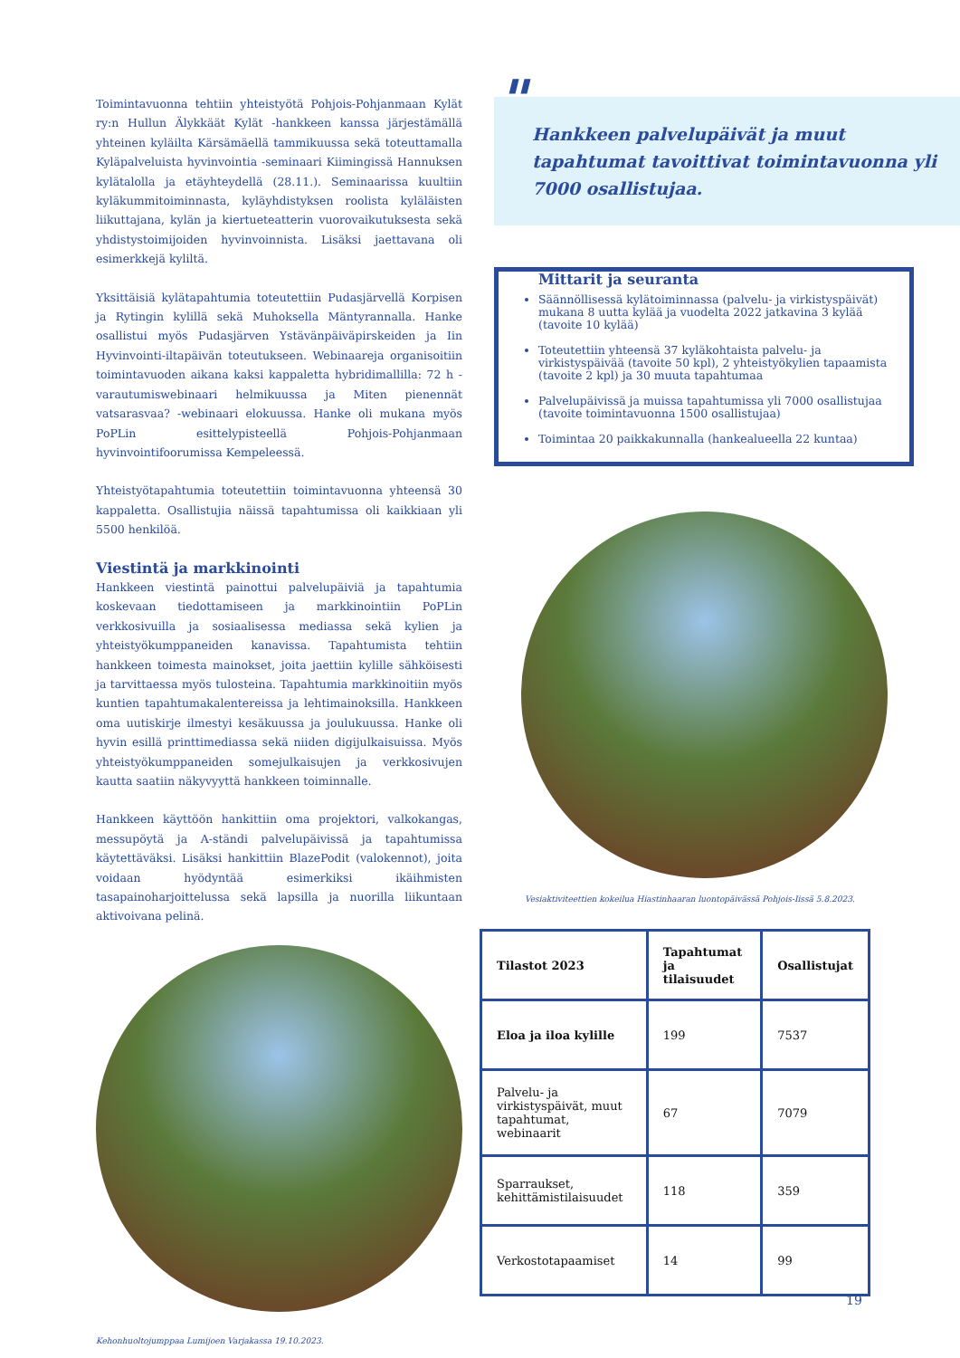Toimintavuonna tehtiin yhteistyötä Pohjois-Pohjanmaan Kylät ry:n Hullun Älykkäät Kylät -hankkeen kanssa järjestämällä yhteinen kyläilta Kärsämäellä tammikuussa sekä toteuttamalla Kyläpalveluista hyvinvointia -seminaari Kiimingissä Hannuksen kylätalolla ja etäyhteydellä (28.11.). Seminaarissa kuultiin kyläkummitoiminnasta, kyläyhdistyksen roolista kyläläisten liikuttajana, kylän ja kiertueteatterin vuorovaikutuksesta sekä yhdistystoimijoiden hyvinvoinnista. Lisäksi jaettavana oli esimerkkejä kyliltä.
Yksittäisiä kylätapahtumia toteutettiin Pudasjärvellä Korpisen ja Rytingin kylillä sekä Muhoksella Mäntyrannalla. Hanke osallistui myös Pudasjärven Ystävänpäiväpirskeiden ja Iin Hyvinvointi-iltapäivän toteutukseen. Webinaareja organisoitiin toimintavuoden aikana kaksi kappaletta hybridimallilla: 72 h -varautumiswebinaari helmikuussa ja Miten pienennät vatsarasvaa? -webinaari elokuussa. Hanke oli mukana myös PoPLin esittelypisteellä Pohjois-Pohjanmaan hyvinvointifoorumissa Kempeleessä.
Yhteistyötapahtumia toteutettiin toimintavuonna yhteensä 30 kappaletta. Osallistujia näissä tapahtumissa oli kaikkiaan yli 5500 henkilöä.
Viestintä ja markkinointi
Hankkeen viestintä painottui palvelupäiviä ja tapahtumia koskevaan tiedottamiseen ja markkinointiin PoPLin verkkosivuilla ja sosiaalisessa mediassa sekä kylien ja yhteistyökumppaneiden kanavissa. Tapahtumista tehtiin hankkeen toimesta mainokset, joita jaettiin kylille sähköisesti ja tarvittaessa myös tulosteina. Tapahtumia markkinoitiin myös kuntien tapahtumakalentereissa ja lehtimainoksilla. Hankkeen oma uutiskirje ilmestyi kesäkuussa ja joulukuussa. Hanke oli hyvin esillä printtimediassa sekä niiden digijulkaisuissa. Myös yhteistyökumppaneiden somejulkaisujen ja verkkosivujen kautta saatiin näkyvyyttä hankkeen toiminnalle.
Hankkeen käyttöön hankittiin oma projektori, valkokangas, messupöytä ja A-ständi palvelupäivissä ja tapahtumissa käytettäväksi. Lisäksi hankittiin BlazePodit (valokennot), joita voidaan hyödyntää esimerkiksi ikäihmisten tasapainoharjoittelussa sekä lapsilla ja nuorilla liikuntaan aktivoivana pelinä.
Kehonhuoltojumppaa Lumijoen Varjakassa 19.10.2023.
"
Hankkeen palvelupäivät ja muut tapahtumat tavoittivat toimintavuonna yli 7000 osallistujaa.
Mittarit ja seuranta
Säännöllisessä kylätoiminnassa (palvelu- ja virkistyspäivät) mukana 8 uutta kylää ja vuodelta 2022 jatkavina 3 kylää (tavoite 10 kylää)
Toteutettiin yhteensä 37 kyläkohtaista palvelu- ja virkistyspäivää (tavoite 50 kpl), 2 yhteistyökylien tapaamista (tavoite 2 kpl) ja 30 muuta tapahtumaa
Palvelupäivissä ja muissa tapahtumissa yli 7000 osallistujaa (tavoite toimintavuonna 1500 osallistujaa)
Toimintaa 20 paikkakunnalla (hankealueella 22 kuntaa)
Vesiaktiviteettien kokeilua Hiastinhaaran luontopäivässä Pohjois-Iissä 5.8.2023.
| Tilastot 2023 | Tapahtumat ja tilaisuudet | Osallistujat |
| Eloa ja iloa kylille | 199 | 7537 |
| Palvelu- ja virkistyspäivät, muut tapahtumat, webinaarit | 67 | 7079 |
| Sparraukset, kehittämistilaisuudet | 118 | 359 |
| Verkostotapaamiset | 14 | 99 |
19